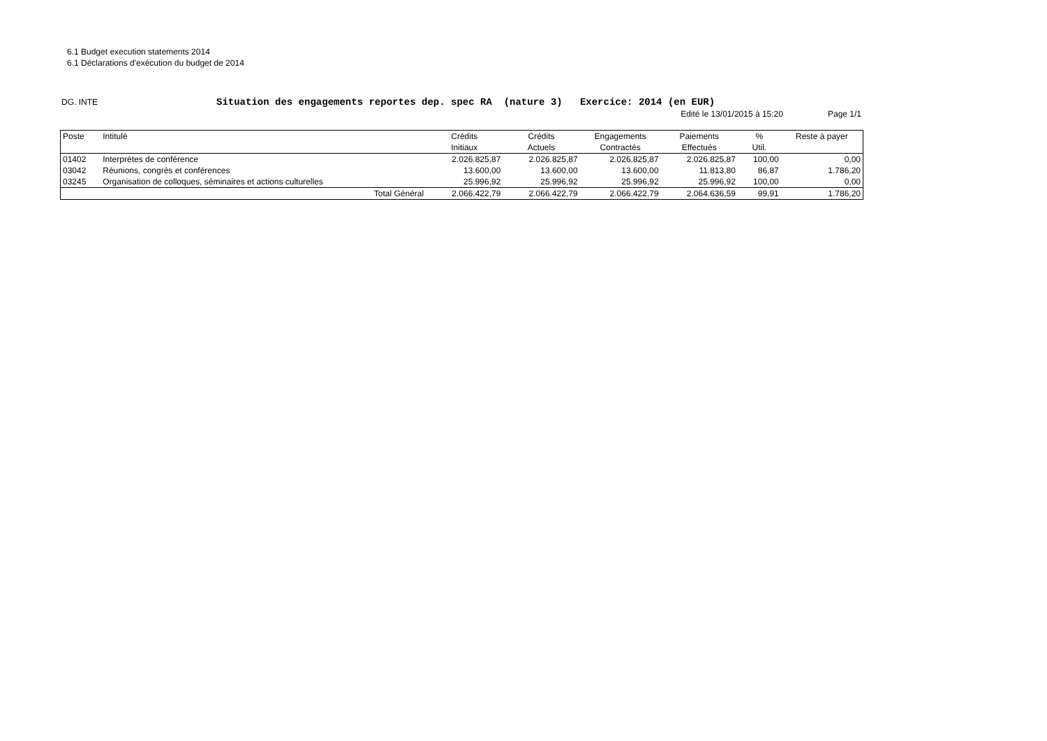6.1 Budget execution statements 2014
6.1 Déclarations d'exécution du budget de 2014
DG. INTE
Situation des engagements reportes dep. spec RA (nature 3) Exercice: 2014 (en EUR)
Edité le 13/01/2015 à 15:20 Page 1/1
| Poste | Intitulé | Crédits | Crédits | Engagements | Paiements | % | Reste à payer |
| --- | --- | --- | --- | --- | --- | --- | --- |
| | | Initiaux | Actuels | Contractés | Effectués | Util. | |
| 01402 | Interprètes de conférence | 2.026.825,87 | 2.026.825,87 | 2.026.825,87 | 2.026.825,87 | 100,00 | 0,00 |
| 03042 | Réunions, congrès et conférences | 13.600,00 | 13.600,00 | 13.600,00 | 11.813,80 | 86,87 | 1.786,20 |
| 03245 | Organisation de colloques, séminaires et actions culturelles | 25.996,92 | 25.996,92 | 25.996,92 | 25.996,92 | 100,00 | 0,00 |
| | Total Général | 2.066.422,79 | 2.066.422,79 | 2.066.422,79 | 2.064.636,59 | 99,91 | 1.786,20 |